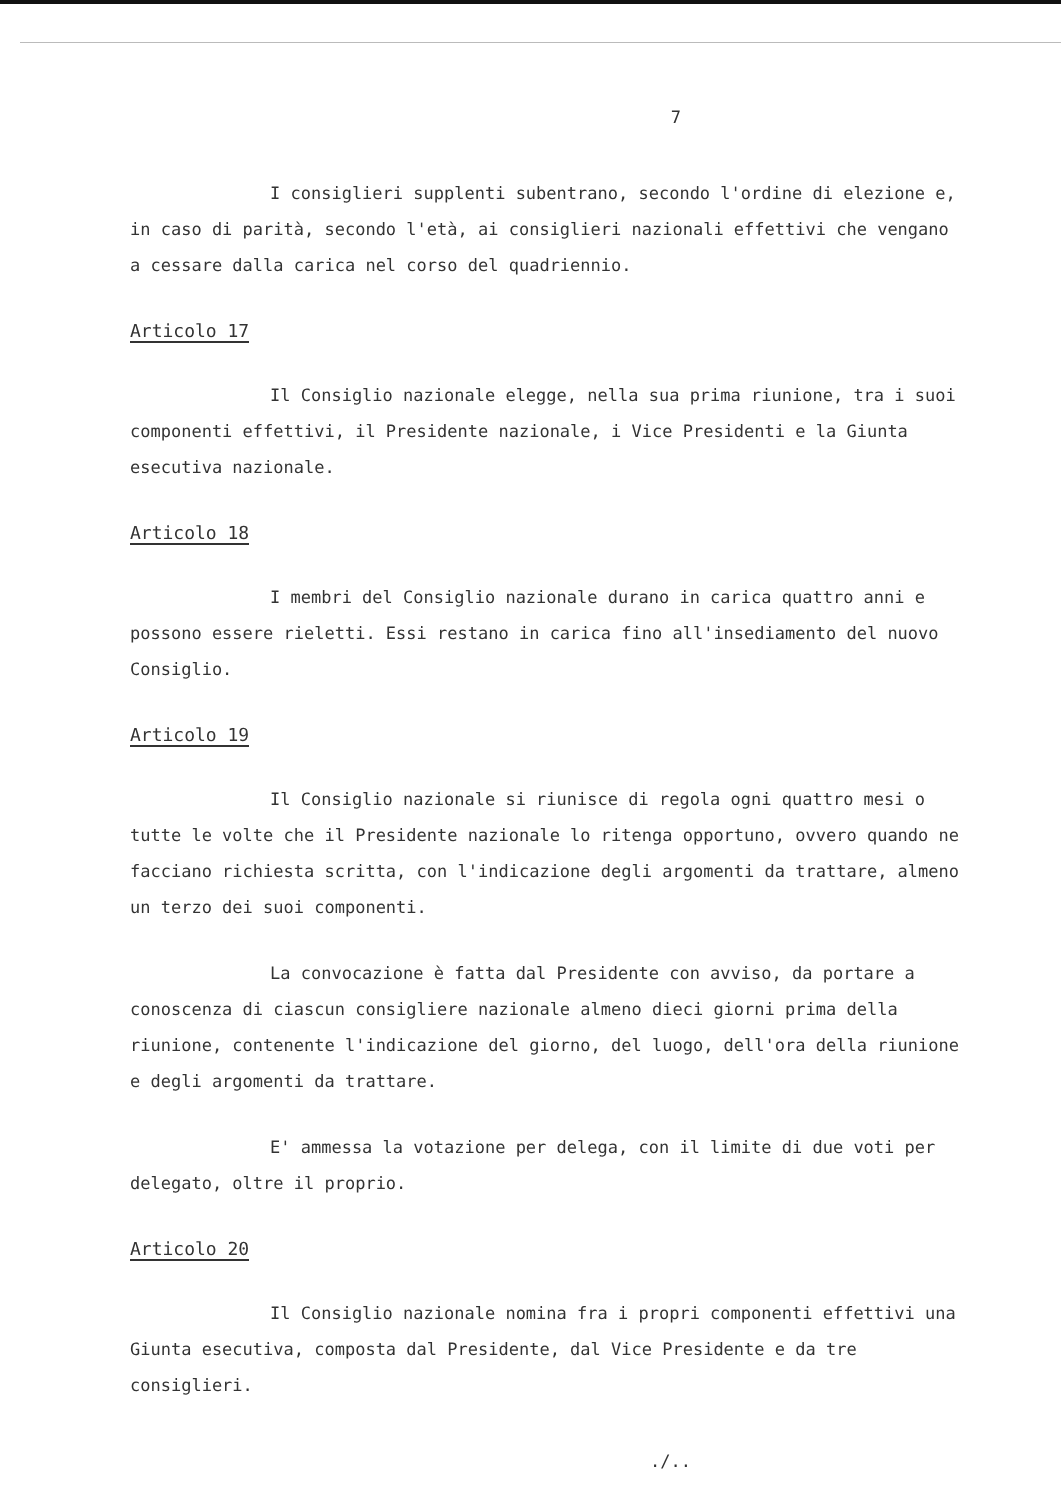7
I consiglieri supplenti subentrano, secondo l'ordine di elezione e, in caso di parità, secondo l'età, ai consiglieri nazionali effettivi che vengano a cessare dalla carica nel corso del quadriennio.
Articolo 17
Il Consiglio nazionale elegge, nella sua prima riunione, tra i suoi componenti effettivi, il Presidente nazionale, i Vice Presidenti e la Giunta esecutiva nazionale.
Articolo 18
I membri del Consiglio nazionale durano in carica quattro anni e possono essere rieletti. Essi restano in carica fino all'insediamento del nuovo Consiglio.
Articolo 19
Il Consiglio nazionale si riunisce di regola ogni quattro mesi o tutte le volte che il Presidente nazionale lo ritenga opportuno, ovvero quando ne facciano richiesta scritta, con l'indicazione degli argomenti da trattare, almeno un terzo dei suoi componenti.
La convocazione è fatta dal Presidente con avviso, da portare a conoscenza di ciascun consigliere nazionale almeno dieci giorni prima della riunione, contenente l'indicazione del giorno, del luogo, dell'ora della riunione e degli argomenti da trattare.
E' ammessa la votazione per delega, con il limite di due voti per delegato, oltre il proprio.
Articolo 20
Il Consiglio nazionale nomina fra i propri componenti effettivi una Giunta esecutiva, composta dal Presidente, dal Vice Presidente e da tre consiglieri.
./..